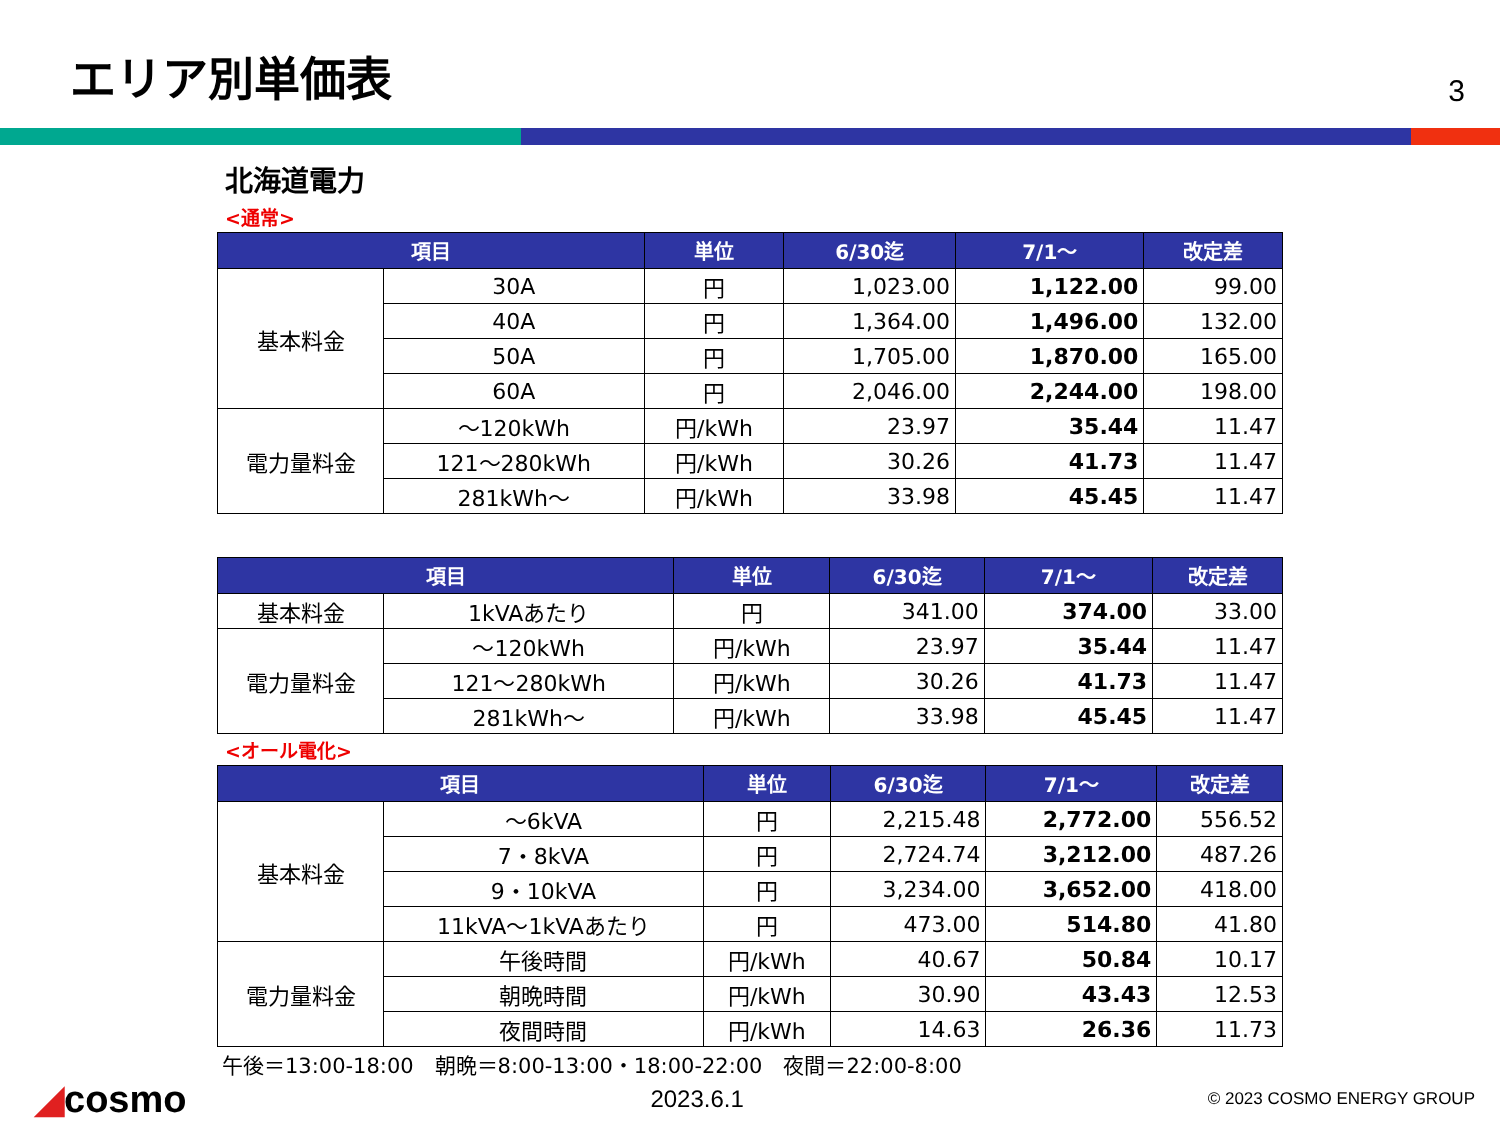エリア別単価表
3
北海道電力
<通常>
| 項目 | | 単位 | 6/30迄 | 7/1～ | 改定差 |
| --- | --- | --- | --- | --- | --- |
| 基本料金 | 30A | 円 | 1,023.00 | 1,122.00 | 99.00 |
| | 40A | 円 | 1,364.00 | 1,496.00 | 132.00 |
| | 50A | 円 | 1,705.00 | 1,870.00 | 165.00 |
| | 60A | 円 | 2,046.00 | 2,244.00 | 198.00 |
| 電力量料金 | ～120kWh | 円/kWh | 23.97 | 35.44 | 11.47 |
| | 121～280kWh | 円/kWh | 30.26 | 41.73 | 11.47 |
| | 281kWh～ | 円/kWh | 33.98 | 45.45 | 11.47 |
| 項目 | | 単位 | 6/30迄 | 7/1～ | 改定差 |
| --- | --- | --- | --- | --- | --- |
| 基本料金 | 1kVAあたり | 円 | 341.00 | 374.00 | 33.00 |
| 電力量料金 | ～120kWh | 円/kWh | 23.97 | 35.44 | 11.47 |
| | 121～280kWh | 円/kWh | 30.26 | 41.73 | 11.47 |
| | 281kWh～ | 円/kWh | 33.98 | 45.45 | 11.47 |
<オール電化>
| 項目 | | 単位 | 6/30迄 | 7/1～ | 改定差 |
| --- | --- | --- | --- | --- | --- |
| 基本料金 | ～6kVA | 円 | 2,215.48 | 2,772.00 | 556.52 |
| | 7・8kVA | 円 | 2,724.74 | 3,212.00 | 487.26 |
| | 9・10kVA | 円 | 3,234.00 | 3,652.00 | 418.00 |
| | 11kVA～1kVAあたり | 円 | 473.00 | 514.80 | 41.80 |
| 電力量料金 | 午後時間 | 円/kWh | 40.67 | 50.84 | 10.17 |
| | 朝晩時間 | 円/kWh | 30.90 | 43.43 | 12.53 |
| | 夜間時間 | 円/kWh | 14.63 | 26.36 | 11.73 |
午後＝13:00-18:00　朝晩＝8:00-13:00・18:00-22:00　夜間＝22:00-8:00
◢cosmo
2023.6.1
© 2023 COSMO ENERGY GROUP